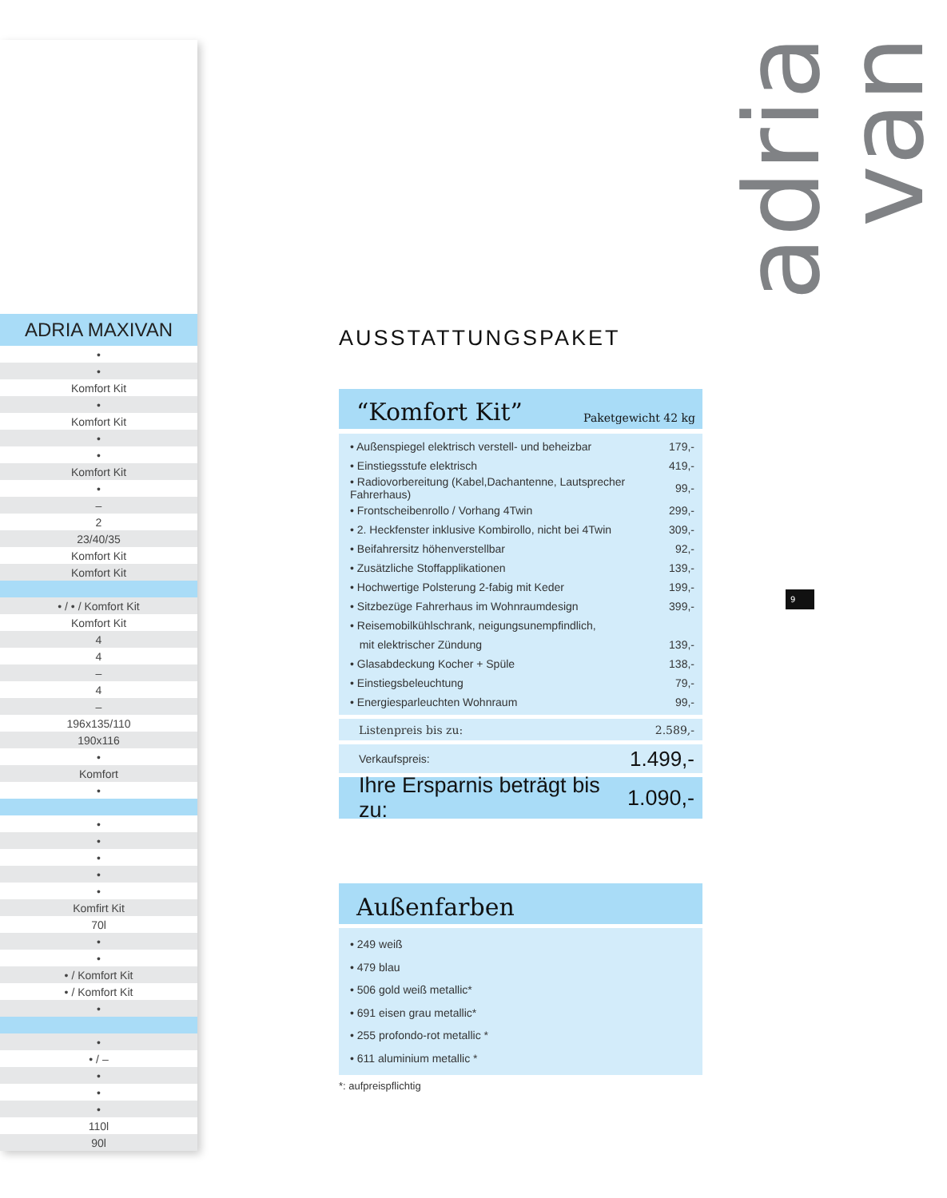ADRIA MAXIVAN
| • |
| • |
| Komfort Kit |
| • |
| Komfort Kit |
| • |
| • |
| Komfort Kit |
| • |
| – |
| 2 |
| 23/40/35 |
| Komfort Kit |
| Komfort Kit |
| • / • / Komfort Kit |
| Komfort Kit |
| 4 |
| 4 |
| – |
| 4 |
| – |
| 196x135/110 |
| 190x116 |
| • |
| Komfort |
| • |
| • |
| • |
| • |
| • |
| • |
| Komfirt Kit |
| 70l |
| • |
| • |
| • / Komfort Kit |
| • / Komfort Kit |
| • |
| • |
| • / – |
| • |
| • |
| • |
| 110l |
| 90l |
AUSSTATTUNGSPAKET
“Komfort Kit” Paketgewicht 42 kg
| • Außenspiegel elektrisch verstell- und beheizbar | 179,- |
| • Einstiegsstufe elektrisch | 419,- |
| • Radiovorbereitung (Kabel,Dachantenne, Lautsprecher Fahrerhaus) | 99,- |
| • Frontscheibenrollo / Vorhang 4Twin | 299,- |
| • 2. Heckfenster inklusive Kombirollo, nicht bei 4Twin | 309,- |
| • Beifahrersitz höhenverstellbar | 92,- |
| • Zusätzliche Stoffapplikationen | 139,- |
| • Hochwertige Polsterung 2-fabig mit Keder | 199,- |
| • Sitzbezüge Fahrerhaus im Wohnraumdesign | 399,- |
| • Reisemobilkühlschrank, neigungsunempfindlich, | |
| mit elektrischer Zündung | 139,- |
| • Glasabdeckung Kocher + Spüle | 138,- |
| • Einstiegsbeleuchtung | 79,- |
| • Energiesparleuchten Wohnraum | 99,- |
Listenpreis bis zu: 2.589,-
Verkaufspreis: 1.499,-
Ihre Ersparnis beträgt bis zu: 1.090,-
Außenfarben
• 249 weiß
• 479 blau
• 506 gold weiß metallic*
• 691 eisen grau metallic*
• 255 profondo-rot metallic *
• 611 aluminium metallic *
*: aufpreispflichtig
adria van
9